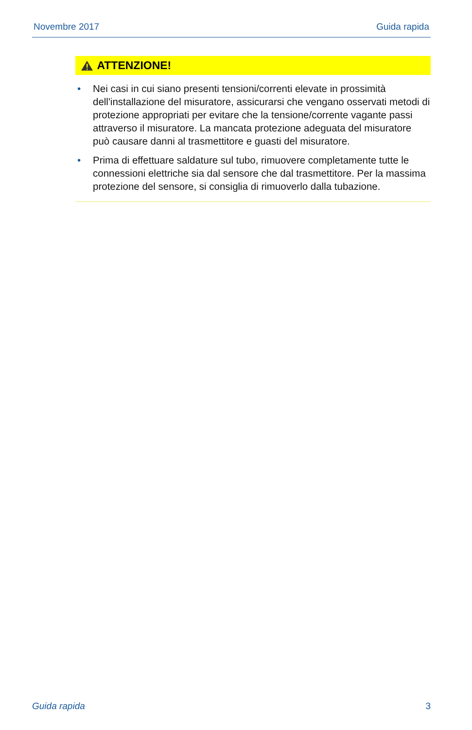Novembre 2017 Guida rapida
ATTENZIONE!
• Nei casi in cui siano presenti tensioni/correnti elevate in prossimità dell'installazione del misuratore, assicurarsi che vengano osservati metodi di protezione appropriati per evitare che la tensione/corrente vagante passi attraverso il misuratore. La mancata protezione adeguata del misuratore può causare danni al trasmettitore e guasti del misuratore.
• Prima di effettuare saldature sul tubo, rimuovere completamente tutte le connessioni elettriche sia dal sensore che dal trasmettitore. Per la massima protezione del sensore, si consiglia di rimuoverlo dalla tubazione.
Guida rapida 3